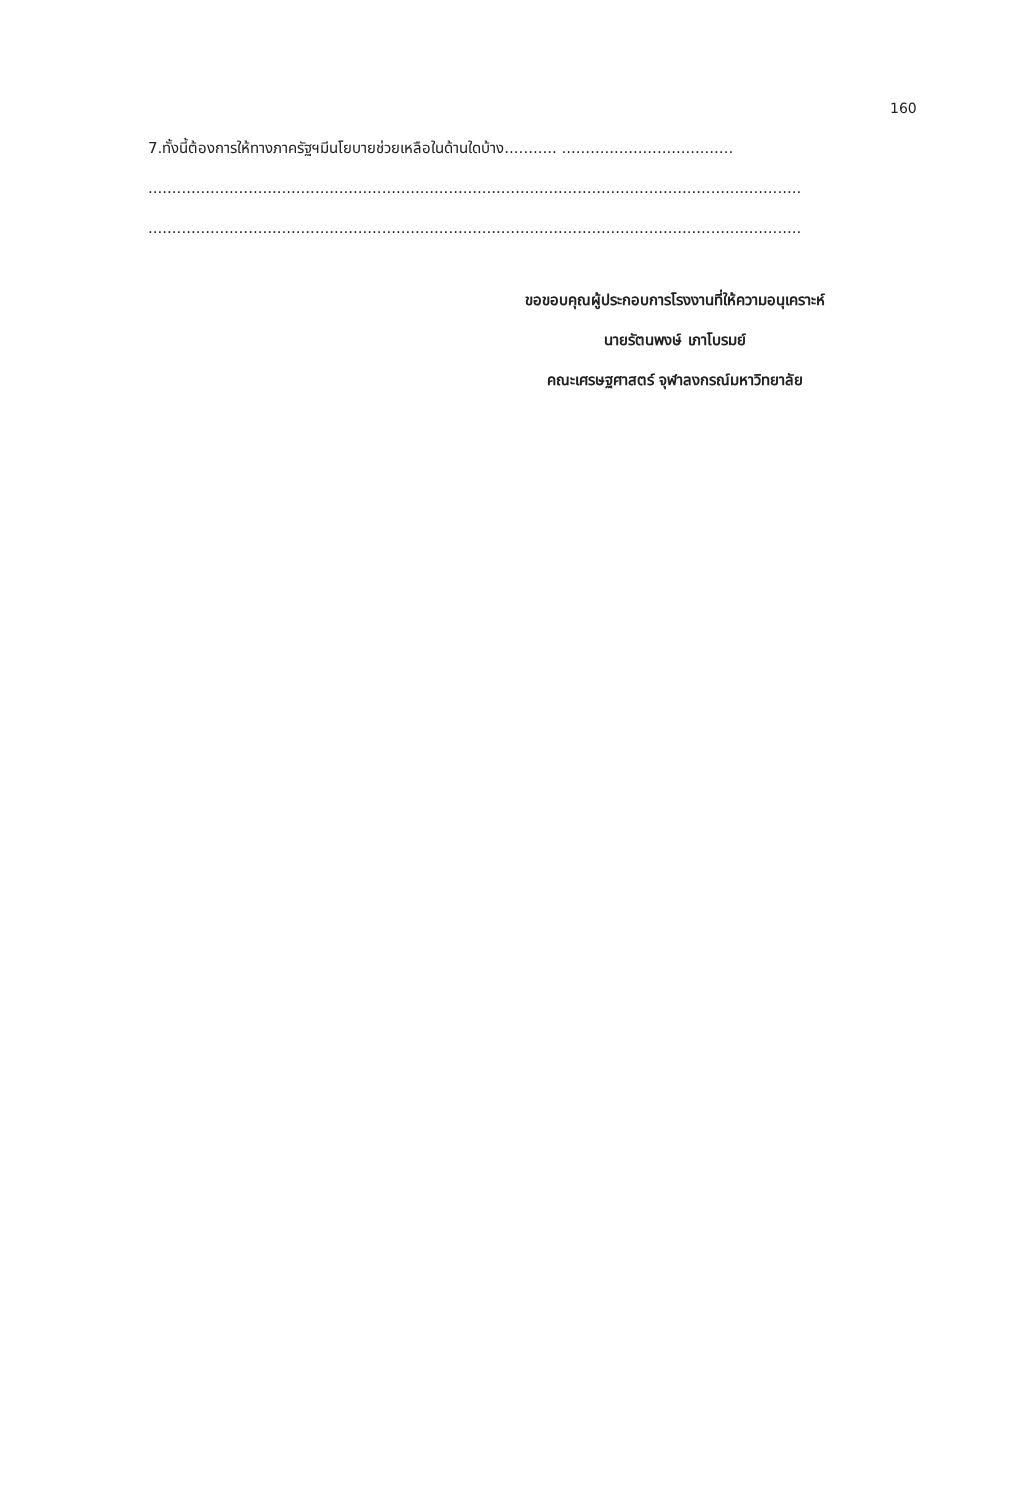160
7.ทั้งนี้ต้องการให้ทางภาครัฐฯมีนโยบายช่วยเหลือในด้านใดบ้าง........... ....................................
.........................................................................................................................................
.........................................................................................................................................
ขอขอบคุณผู้ประกอบการโรงงานที่ให้ความอนุเคราะห์
นายรัตนพงษ์ เภาโบรมย์
คณะเศรษฐศาสตร์ จุฬาลงกรณ์มหาวิทยาลัย